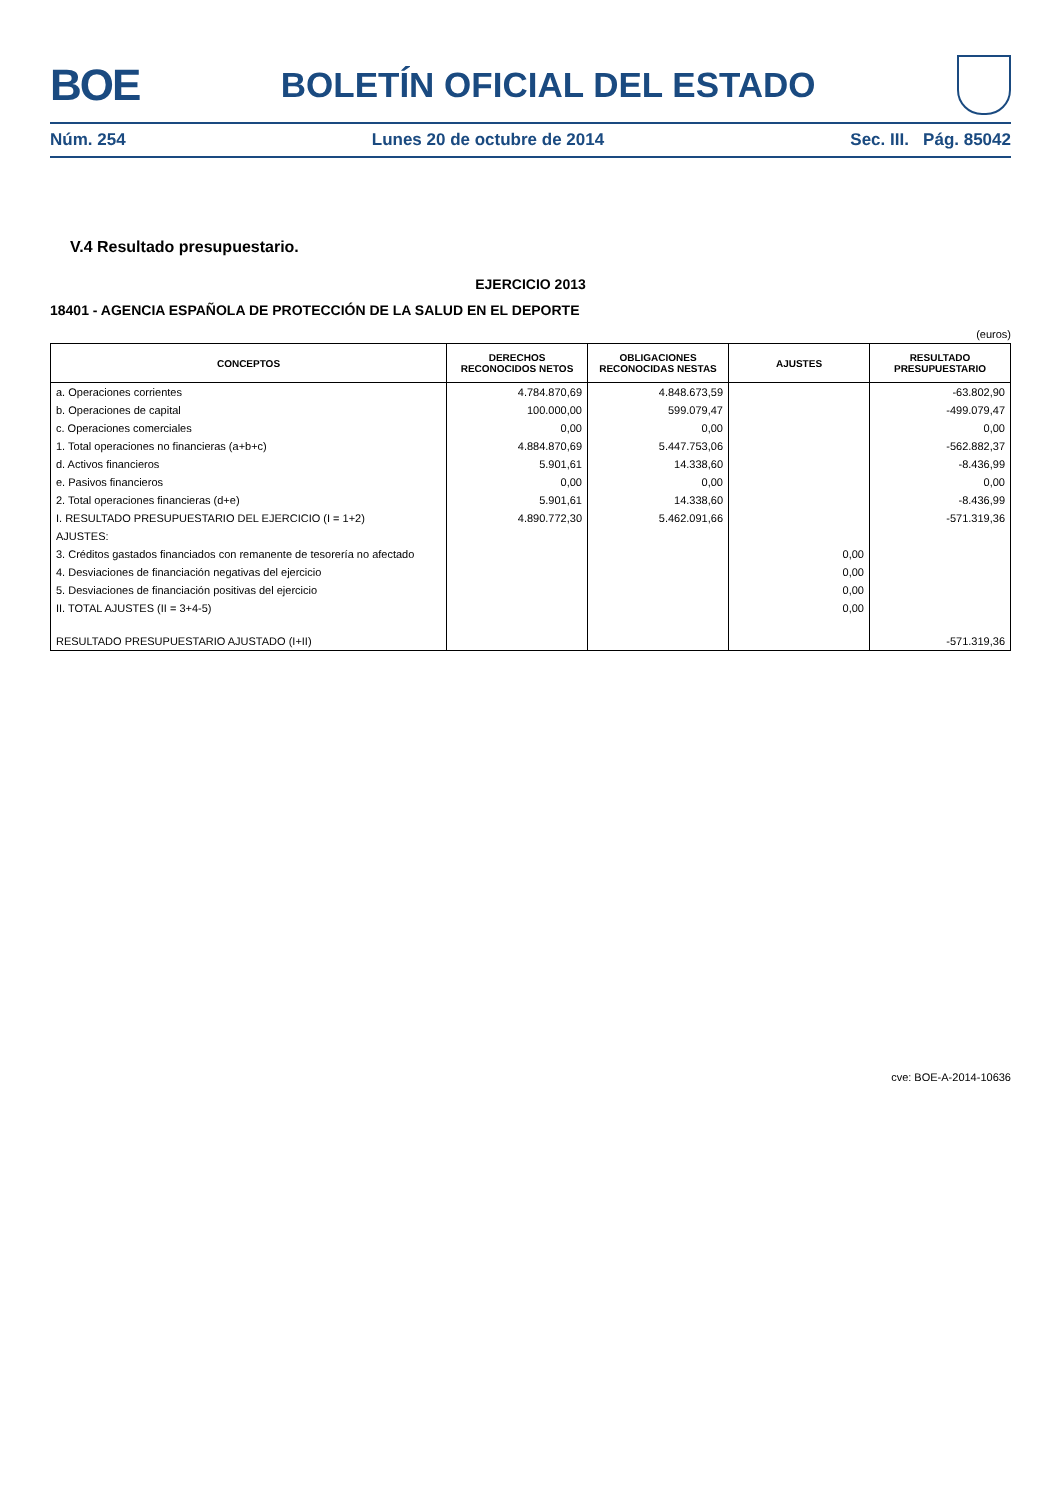BOE
BOLETÍN OFICIAL DEL ESTADO
Núm. 254 Lunes 20 de octubre de 2014 Sec. III. Pág. 85042
V.4 Resultado presupuestario.
EJERCICIO 2013
18401 - AGENCIA ESPAÑOLA DE PROTECCIÓN DE LA SALUD EN EL DEPORTE
(euros)
| CONCEPTOS | DERECHOS RECONOCIDOS NETOS | OBLIGACIONES RECONOCIDAS NESTAS | AJUSTES | RESULTADO PRESUPUESTARIO |
| --- | --- | --- | --- | --- |
| a. Operaciones corrientes | 4.784.870,69 | 4.848.673,59 | | -63.802,90 |
| b. Operaciones de capital | 100.000,00 | 599.079,47 | | -499.079,47 |
| c. Operaciones comerciales | 0,00 | 0,00 | | 0,00 |
| 1. Total operaciones no financieras (a+b+c) | 4.884.870,69 | 5.447.753,06 | | -562.882,37 |
| d. Activos financieros | 5.901,61 | 14.338,60 | | -8.436,99 |
| e. Pasivos financieros | 0,00 | 0,00 | | 0,00 |
| 2. Total operaciones financieras (d+e) | 5.901,61 | 14.338,60 | | -8.436,99 |
| I. RESULTADO PRESUPUESTARIO DEL EJERCICIO (I = 1+2) | 4.890.772,30 | 5.462.091,66 | | -571.319,36 |
| AJUSTES: | | | | |
| 3. Créditos gastados financiados con remanente de tesorería no afectado | | | 0,00 | |
| 4. Desviaciones de financiación negativas del ejercicio | | | 0,00 | |
| 5. Desviaciones de financiación positivas del ejercicio | | | 0,00 | |
| II. TOTAL AJUSTES (II = 3+4-5) | | | 0,00 | |
| RESULTADO PRESUPUESTARIO AJUSTADO (I+II) | | | | -571.319,36 |
cve: BOE-A-2014-10636